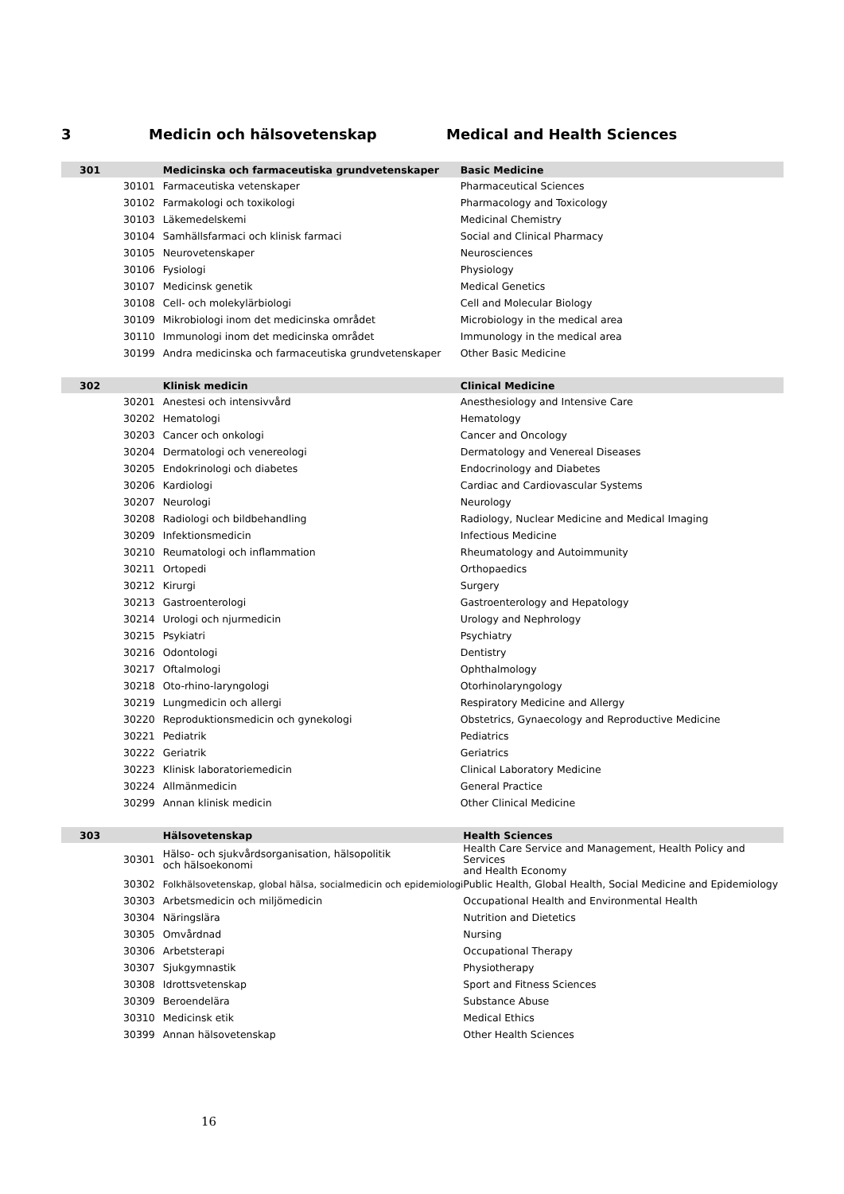3 Medicin och hälsovetenskap Medical and Health Sciences
| 301 | | Medicinska och farmaceutiska grundvetenskaper | Basic Medicine |
| --- | --- | --- | --- |
| | 30101 | Farmaceutiska vetenskaper | Pharmaceutical Sciences |
| | 30102 | Farmakologi och toxikologi | Pharmacology and Toxicology |
| | 30103 | Läkemedelskemi | Medicinal Chemistry |
| | 30104 | Samhällsfarmaci och klinisk farmaci | Social and Clinical Pharmacy |
| | 30105 | Neurovetenskaper | Neurosciences |
| | 30106 | Fysiologi | Physiology |
| | 30107 | Medicinsk genetik | Medical Genetics |
| | 30108 | Cell- och molekylärbiologi | Cell and Molecular Biology |
| | 30109 | Mikrobiologi inom det medicinska området | Microbiology in the medical area |
| | 30110 | Immunologi inom det medicinska området | Immunology in the medical area |
| | 30199 | Andra medicinska och farmaceutiska grundvetenskaper | Other Basic Medicine |
| 302 | | Klinisk medicin | Clinical Medicine |
| --- | --- | --- | --- |
| | 30201 | Anestesi och intensivvård | Anesthesiology and Intensive Care |
| | 30202 | Hematologi | Hematology |
| | 30203 | Cancer och onkologi | Cancer and Oncology |
| | 30204 | Dermatologi och venereologi | Dermatology and Venereal Diseases |
| | 30205 | Endokrinologi och diabetes | Endocrinology and Diabetes |
| | 30206 | Kardiologi | Cardiac and Cardiovascular Systems |
| | 30207 | Neurologi | Neurology |
| | 30208 | Radiologi och bildbehandling | Radiology, Nuclear Medicine and Medical Imaging |
| | 30209 | Infektionsmedicin | Infectious Medicine |
| | 30210 | Reumatologi och inflammation | Rheumatology and Autoimmunity |
| | 30211 | Ortopedi | Orthopaedics |
| | 30212 | Kirurgi | Surgery |
| | 30213 | Gastroenterologi | Gastroenterology and Hepatology |
| | 30214 | Urologi och njurmedicin | Urology and Nephrology |
| | 30215 | Psykiatri | Psychiatry |
| | 30216 | Odontologi | Dentistry |
| | 30217 | Oftalmologi | Ophthalmology |
| | 30218 | Oto-rhino-laryngologi | Otorhinolaryngology |
| | 30219 | Lungmedicin och allergi | Respiratory Medicine and Allergy |
| | 30220 | Reproduktionsmedicin och gynekologi | Obstetrics, Gynaecology and Reproductive Medicine |
| | 30221 | Pediatrik | Pediatrics |
| | 30222 | Geriatrik | Geriatrics |
| | 30223 | Klinisk laboratoriemedicin | Clinical Laboratory Medicine |
| | 30224 | Allmänmedicin | General Practice |
| | 30299 | Annan klinisk medicin | Other Clinical Medicine |
| 303 | | Hälsovetenskap | Health Sciences |
| --- | --- | --- | --- |
| | 30301 | Hälso- och sjukvårdsorganisation, hälsopolitik och hälsoekonomi | Health Care Service and Management, Health Policy and Services and Health Economy |
| | 30302 | Folkhälsovetenskap, global hälsa, socialmedicin och epidemiologi | Public Health, Global Health, Social Medicine and Epidemiology |
| | 30303 | Arbetsmedicin och miljömedicin | Occupational Health and Environmental Health |
| | 30304 | Näringslära | Nutrition and Dietetics |
| | 30305 | Omvårdnad | Nursing |
| | 30306 | Arbetsterapi | Occupational Therapy |
| | 30307 | Sjukgymnastik | Physiotherapy |
| | 30308 | Idrottsvetenskap | Sport and Fitness Sciences |
| | 30309 | Beroendelära | Substance Abuse |
| | 30310 | Medicinsk etik | Medical Ethics |
| | 30399 | Annan hälsovetenskap | Other Health Sciences |
16